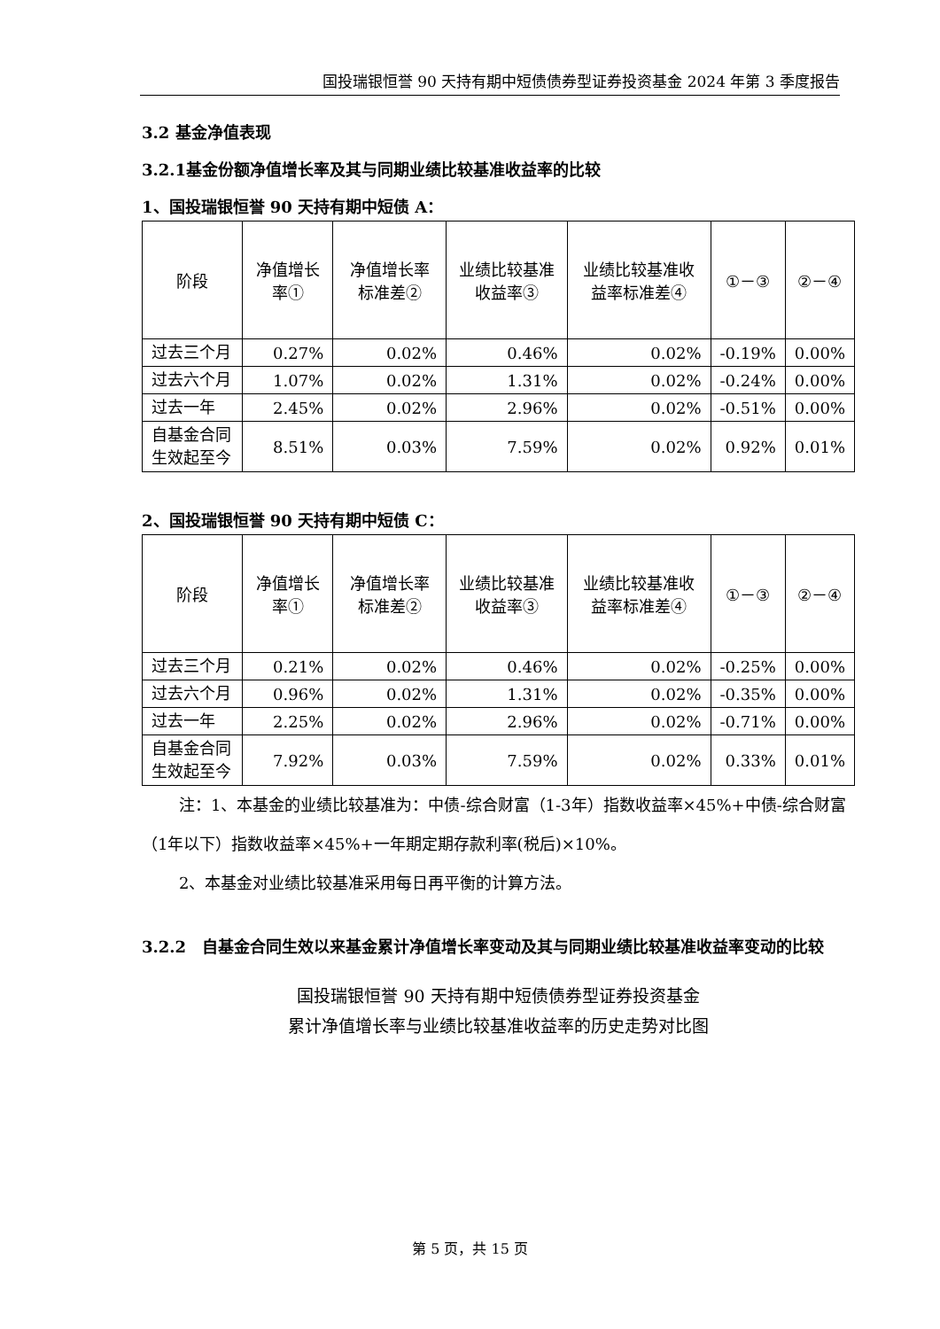国投瑞银恒誉 90 天持有期中短债债券型证券投资基金 2024 年第 3 季度报告
3.2 基金净值表现
3.2.1基金份额净值增长率及其与同期业绩比较基准收益率的比较
1、国投瑞银恒誉 90 天持有期中短债 A：
| 阶段 | 净值增长率① | 净值增长率标准差② | 业绩比较基准收益率③ | 业绩比较基准收益率标准差④ | ①－③ | ②－④ |
| 过去三个月 | 0.27% | 0.02% | 0.46% | 0.02% | -0.19% | 0.00% |
| 过去六个月 | 1.07% | 0.02% | 1.31% | 0.02% | -0.24% | 0.00% |
| 过去一年 | 2.45% | 0.02% | 2.96% | 0.02% | -0.51% | 0.00% |
| 自基金合同生效起至今 | 8.51% | 0.03% | 7.59% | 0.02% | 0.92% | 0.01% |
2、国投瑞银恒誉 90 天持有期中短债 C：
| 阶段 | 净值增长率① | 净值增长率标准差② | 业绩比较基准收益率③ | 业绩比较基准收益率标准差④ | ①－③ | ②－④ |
| 过去三个月 | 0.21% | 0.02% | 0.46% | 0.02% | -0.25% | 0.00% |
| 过去六个月 | 0.96% | 0.02% | 1.31% | 0.02% | -0.35% | 0.00% |
| 过去一年 | 2.25% | 0.02% | 2.96% | 0.02% | -0.71% | 0.00% |
| 自基金合同生效起至今 | 7.92% | 0.03% | 7.59% | 0.02% | 0.33% | 0.01% |
注：1、本基金的业绩比较基准为：中债-综合财富（1-3年）指数收益率×45%+中债-综合财富（1年以下）指数收益率×45%+一年期定期存款利率(税后)×10%。
2、本基金对业绩比较基准采用每日再平衡的计算方法。
3.2.2　自基金合同生效以来基金累计净值增长率变动及其与同期业绩比较基准收益率变动的比较
国投瑞银恒誉 90 天持有期中短债债券型证券投资基金
累计净值增长率与业绩比较基准收益率的历史走势对比图
第 5 页，共 15 页